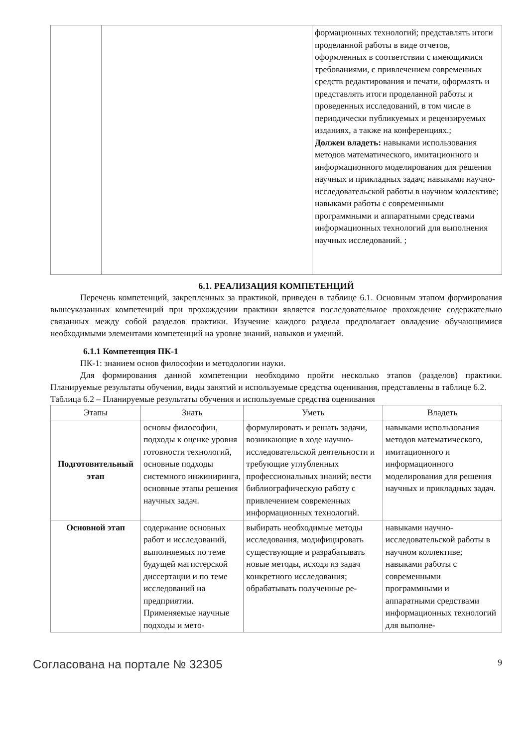| | | формационных технологий; представлять итоги проделанной работы в виде отчетов, оформленных в соответствии с имеющимися требованиями, с привлечением современных средств редактирования и печати, оформлять и представлять итоги проделанной работы и проведенных исследований, в том числе в периодически публикуемых и рецензируемых изданиях, а также на конференциях.; Должен владеть: навыками использования методов математического, имитационного и информационного моделирования для решения научных и прикладных задач; навыками научно-исследовательской работы в научном коллективе; навыками работы с современными программными и аппаратными средствами информационных технологий для выполнения научных исследований. ; |
6.1. РЕАЛИЗАЦИЯ КОМПЕТЕНЦИЙ
Перечень компетенций, закрепленных за практикой, приведен в таблице 6.1. Основным этапом формирования вышеуказанных компетенций при прохождении практики является последовательное прохождение содержательно связанных между собой разделов практики. Изучение каждого раздела предполагает овладение обучающимися необходимыми элементами компетенций на уровне знаний, навыков и умений.
6.1.1 Компетенция ПК-1
ПК-1: знанием основ философии и методологии науки.
Для формирования данной компетенции необходимо пройти несколько этапов (разделов) практики. Планируемые результаты обучения, виды занятий и используемые средства оценивания, представлены в таблице 6.2.
Таблица 6.2 – Планируемые результаты обучения и используемые средства оценивания
| Этапы | Знать | Уметь | Владеть |
| --- | --- | --- | --- |
| Подготовительный этап | основы философии, подходы к оценке уровня готовности технологий, основные подходы системного инжиниринга, основные этапы решения научных задач. | формулировать и решать задачи, возникающие в ходе научно-исследовательской деятельности и требующие углубленных профессиональных знаний; вести библиографическую работу с привлечением современных информационных технологий. | навыками использования методов математического, имитационного и информационного моделирования для решения научных и прикладных задач. |
| Основной этап | содержание основных работ и исследований, выполняемых по теме будущей магистерской диссертации и по теме исследований на предприятии. Применяемые научные подходы и мето- | выбирать необходимые методы исследования, модифицировать существующие и разрабатывать новые методы, исходя из задач конкретного исследования; обрабатывать полученные ре- | навыками научно-исследовательской работы в научном коллективе; навыками работы с современными программными и аппаратными средствами информационных технологий для выполне- |
Согласована на портале № 32305 9